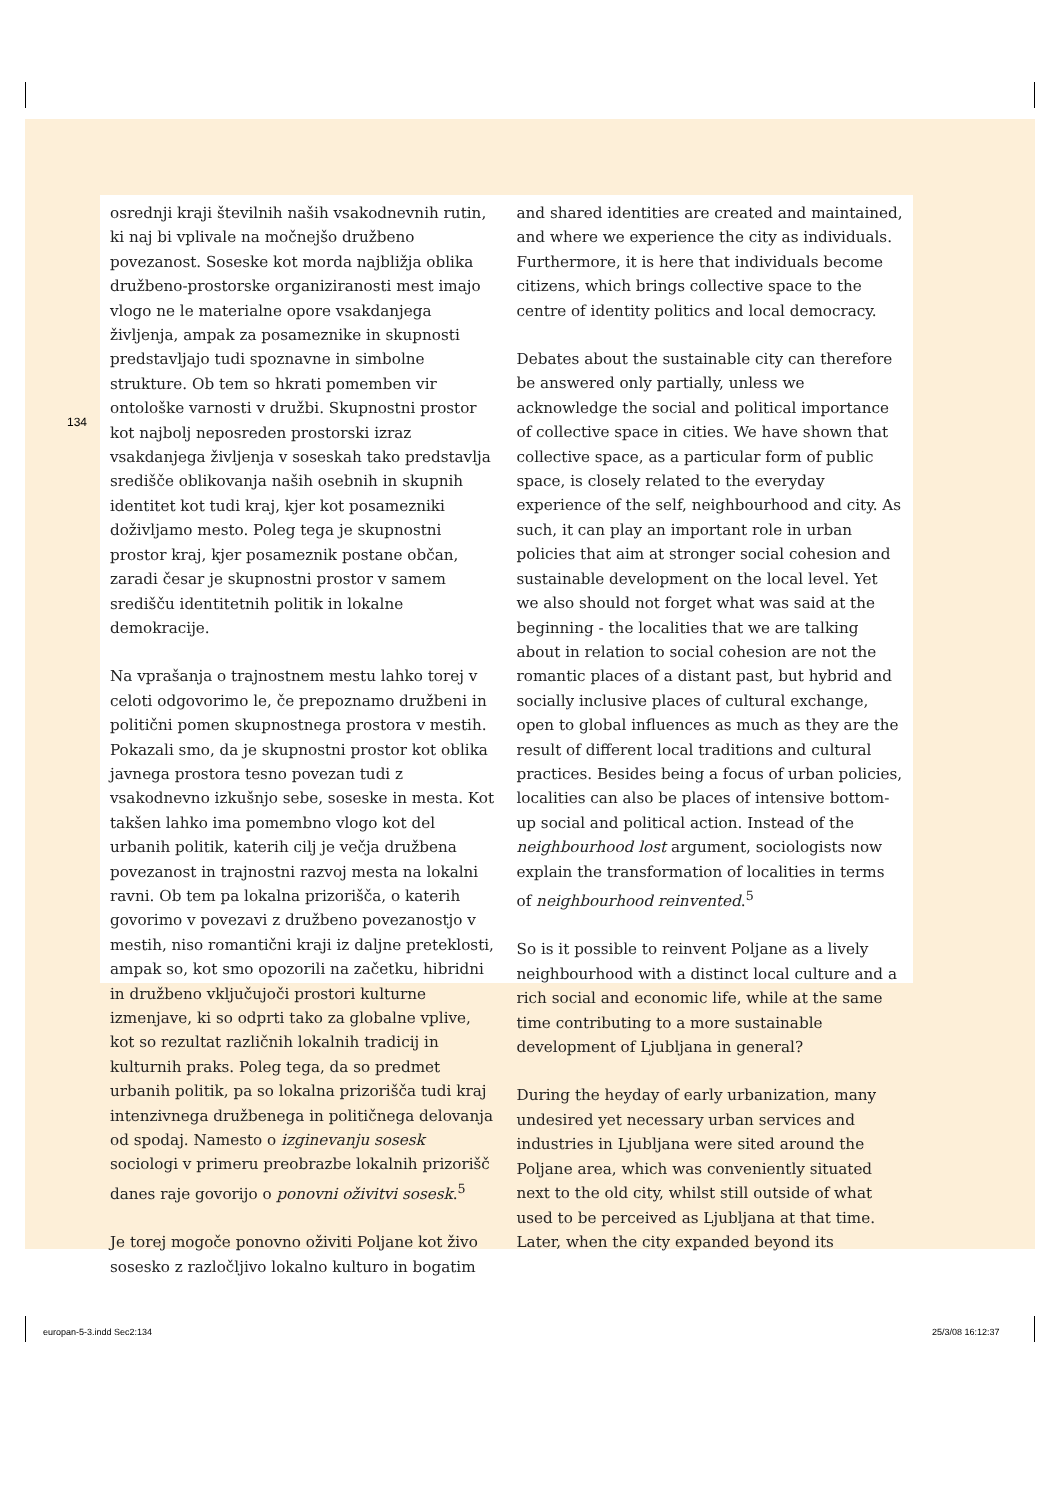134
osrednji kraji številnih naših vsakodnevnih rutin, ki naj bi vplivale na močnejšo družbeno povezanost. Soseske kot morda najbližja oblika družbeno-prostorske organiziranosti mest imajo vlogo ne le materialne opore vsakdanjega življenja, ampak za posameznike in skupnosti predstavljajo tudi spoznavne in simbolne strukture. Ob tem so hkrati pomemben vir ontološke varnosti v družbi. Skupnostni prostor kot najbolj neposreden prostorski izraz vsakdanjega življenja v soseskah tako predstavlja središče oblikovanja naših osebnih in skupnih identitet kot tudi kraj, kjer kot posamezniki doživljamo mesto. Poleg tega je skupnostni prostor kraj, kjer posameznik postane občan, zaradi česar je skupnostni prostor v samem središču identitetnih politik in lokalne demokracije.
Na vprašanja o trajnostnem mestu lahko torej v celoti odgovorimo le, če prepoznamo družbeni in politični pomen skupnostnega prostora v mestih. Pokazali smo, da je skupnostni prostor kot oblika javnega prostora tesno povezan tudi z vsakodnevno izkušnjo sebe, soseske in mesta. Kot takšen lahko ima pomembno vlogo kot del urbanih politik, katerih cilj je večja družbena povezanost in trajnostni razvoj mesta na lokalni ravni. Ob tem pa lokalna prizorišča, o katerih govorimo v povezavi z družbeno povezanostjo v mestih, niso romantični kraji iz daljne preteklosti, ampak so, kot smo opozorili na začetku, hibridni in družbeno vključujoči prostori kulturne izmenjave, ki so odprti tako za globalne vplive, kot so rezultat različnih lokalnih tradicij in kulturnih praks. Poleg tega, da so predmet urbanih politik, pa so lokalna prizorišča tudi kraj intenzivnega družbenega in političnega delovanja od spodaj. Namesto o izginevanju sosesk sociologi v primeru preobrazbe lokalnih prizorišč danes raje govorijo o ponovni oživitvi sosesk.<sup>5</sup>
Je torej mogoče ponovno oživiti Poljane kot živo sosesko z razločljivo lokalno kulturo in bogatim
and shared identities are created and maintained, and where we experience the city as individuals. Furthermore, it is here that individuals become citizens, which brings collective space to the centre of identity politics and local democracy.
Debates about the sustainable city can therefore be answered only partially, unless we acknowledge the social and political importance of collective space in cities. We have shown that collective space, as a particular form of public space, is closely related to the everyday experience of the self, neighbourhood and city. As such, it can play an important role in urban policies that aim at stronger social cohesion and sustainable development on the local level. Yet we also should not forget what was said at the beginning - the localities that we are talking about in relation to social cohesion are not the romantic places of a distant past, but hybrid and socially inclusive places of cultural exchange, open to global influences as much as they are the result of different local traditions and cultural practices. Besides being a focus of urban policies, localities can also be places of intensive bottom-up social and political action. Instead of the neighbourhood lost argument, sociologists now explain the transformation of localities in terms of neighbourhood reinvented.<sup>5</sup>
So is it possible to reinvent Poljane as a lively neighbourhood with a distinct local culture and a rich social and economic life, while at the same time contributing to a more sustainable development of Ljubljana in general?
During the heyday of early urbanization, many undesired yet necessary urban services and industries in Ljubljana were sited around the Poljane area, which was conveniently situated next to the old city, whilst still outside of what used to be perceived as Ljubljana at that time. Later, when the city expanded beyond its
europan-5-3.indd Sec2:134 25/3/08 16:12:37